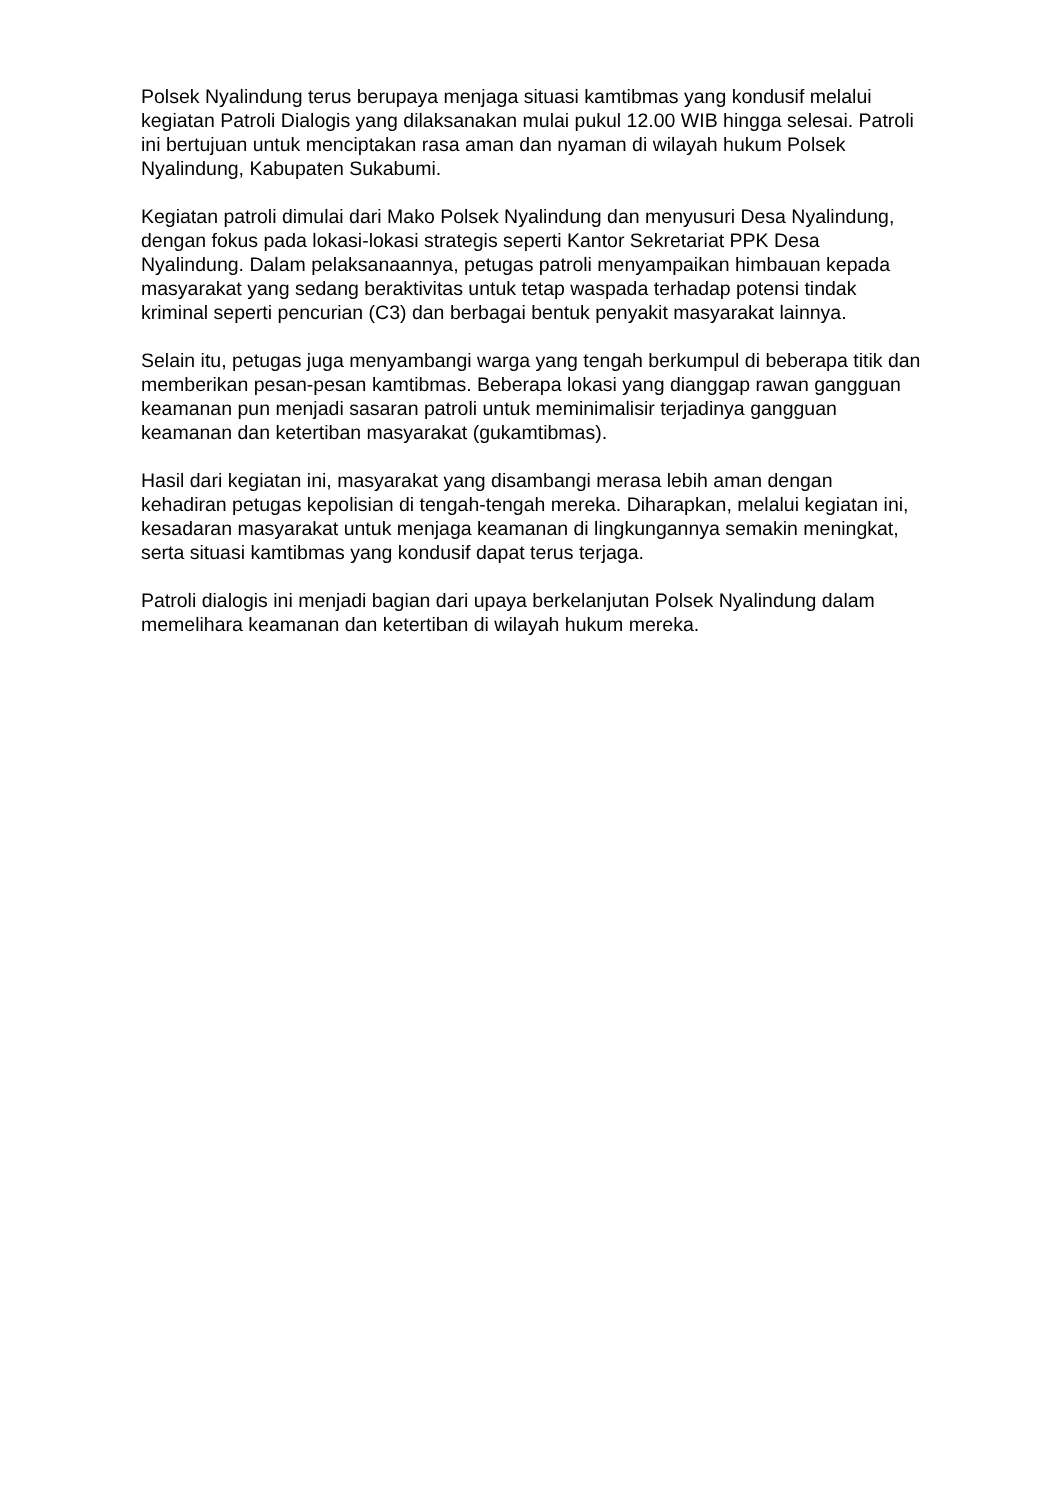Polsek Nyalindung terus berupaya menjaga situasi kamtibmas yang kondusif melalui kegiatan Patroli Dialogis yang dilaksanakan mulai pukul 12.00 WIB hingga selesai. Patroli ini bertujuan untuk menciptakan rasa aman dan nyaman di wilayah hukum Polsek Nyalindung, Kabupaten Sukabumi.
Kegiatan patroli dimulai dari Mako Polsek Nyalindung dan menyusuri Desa Nyalindung, dengan fokus pada lokasi-lokasi strategis seperti Kantor Sekretariat PPK Desa Nyalindung. Dalam pelaksanaannya, petugas patroli menyampaikan himbauan kepada masyarakat yang sedang beraktivitas untuk tetap waspada terhadap potensi tindak kriminal seperti pencurian (C3) dan berbagai bentuk penyakit masyarakat lainnya.
Selain itu, petugas juga menyambangi warga yang tengah berkumpul di beberapa titik dan memberikan pesan-pesan kamtibmas. Beberapa lokasi yang dianggap rawan gangguan keamanan pun menjadi sasaran patroli untuk meminimalisir terjadinya gangguan keamanan dan ketertiban masyarakat (gukamtibmas).
Hasil dari kegiatan ini, masyarakat yang disambangi merasa lebih aman dengan kehadiran petugas kepolisian di tengah-tengah mereka. Diharapkan, melalui kegiatan ini, kesadaran masyarakat untuk menjaga keamanan di lingkungannya semakin meningkat, serta situasi kamtibmas yang kondusif dapat terus terjaga.
Patroli dialogis ini menjadi bagian dari upaya berkelanjutan Polsek Nyalindung dalam memelihara keamanan dan ketertiban di wilayah hukum mereka.